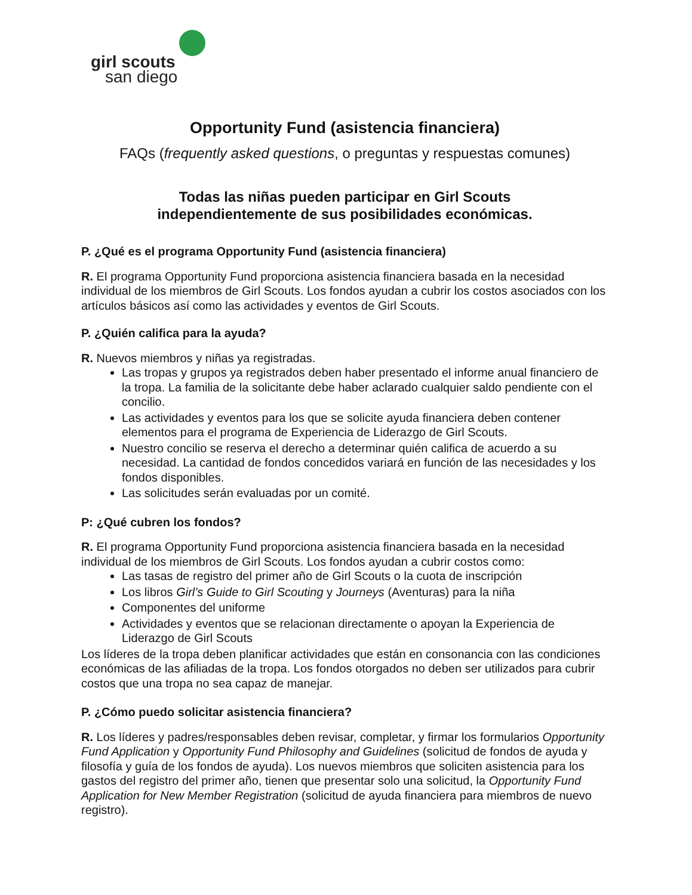girl scouts
san diego
Opportunity Fund (asistencia financiera)
FAQs (frequently asked questions, o preguntas y respuestas comunes)
Todas las niñas pueden participar en Girl Scouts
independientemente de sus posibilidades económicas.
P. ¿Qué es el programa Opportunity Fund (asistencia financiera)
R. El programa Opportunity Fund proporciona asistencia financiera basada en la necesidad individual de los miembros de Girl Scouts. Los fondos ayudan a cubrir los costos asociados con los artículos básicos así como las actividades y eventos de Girl Scouts.
P. ¿Quién califica para la ayuda?
R. Nuevos miembros y niñas ya registradas.
Las tropas y grupos ya registrados deben haber presentado el informe anual financiero de la tropa. La familia de la solicitante debe haber aclarado cualquier saldo pendiente con el concilio.
Las actividades y eventos para los que se solicite ayuda financiera deben contener elementos para el programa de Experiencia de Liderazgo de Girl Scouts.
Nuestro concilio se reserva el derecho a determinar quién califica de acuerdo a su necesidad. La cantidad de fondos concedidos variará en función de las necesidades y los fondos disponibles.
Las solicitudes serán evaluadas por un comité.
P: ¿Qué cubren los fondos?
R. El programa Opportunity Fund proporciona asistencia financiera basada en la necesidad individual de los miembros de Girl Scouts. Los fondos ayudan a cubrir costos como:
Las tasas de registro del primer año de Girl Scouts o la cuota de inscripción
Los libros Girl’s Guide to Girl Scouting y Journeys (Aventuras) para la niña
Componentes del uniforme
Actividades y eventos que se relacionan directamente o apoyan la Experiencia de Liderazgo de Girl Scouts
Los líderes de la tropa deben planificar actividades que están en consonancia con las condiciones económicas de las afiliadas de la tropa. Los fondos otorgados no deben ser utilizados para cubrir costos que una tropa no sea capaz de manejar.
P. ¿Cómo puedo solicitar asistencia financiera?
R. Los líderes y padres/responsables deben revisar, completar, y firmar los formularios Opportunity Fund Application y Opportunity Fund Philosophy and Guidelines (solicitud de fondos de ayuda y filosofía y guía de los fondos de ayuda). Los nuevos miembros que soliciten asistencia para los gastos del registro del primer año, tienen que presentar solo una solicitud, la Opportunity Fund Application for New Member Registration (solicitud de ayuda financiera para miembros de nuevo registro).